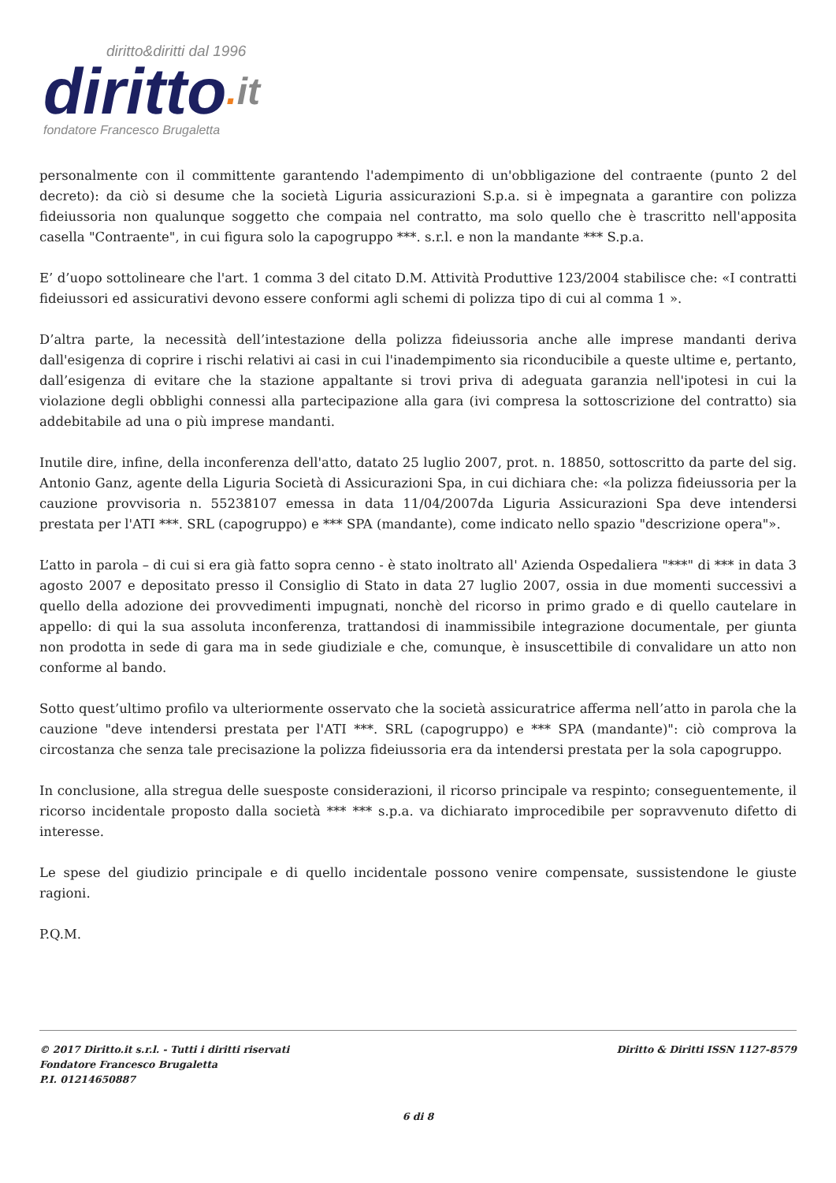diritto&diritti dal 1996
diritto. it
fondatore Francesco Brugaletta
personalmente con il committente garantendo l'adempimento di un'obbligazione del contraente (punto 2 del decreto): da ciò si desume che la società Liguria assicurazioni S.p.a. si è impegnata a garantire con polizza fideiussoria non qualunque soggetto che compaia nel contratto, ma solo quello che è trascritto nell'apposita casella "Contraente", in cui figura solo la capogruppo ***. s.r.l. e non la mandante *** S.p.a.
E’ d’uopo sottolineare che l'art. 1 comma 3 del citato D.M. Attività Produttive 123/2004 stabilisce che: «I contratti fideiussori ed assicurativi devono essere conformi agli schemi di polizza tipo di cui al comma 1 ».
D’altra parte, la necessità dell’intestazione della polizza fideiussoria anche alle imprese mandanti deriva dall'esigenza di coprire i rischi relativi ai casi in cui l'inadempimento sia riconducibile a queste ultime e, pertanto, dall’esigenza di evitare che la stazione appaltante si trovi priva di adeguata garanzia nell'ipotesi in cui la violazione degli obblighi connessi alla partecipazione alla gara (ivi compresa la sottoscrizione del contratto) sia addebitabile ad una o più imprese mandanti.
Inutile dire, infine, della inconferenza dell'atto, datato 25 luglio 2007, prot. n. 18850, sottoscritto da parte del sig. Antonio Ganz, agente della Liguria Società di Assicurazioni Spa, in cui dichiara che: «la polizza fideiussoria per la cauzione provvisoria n. 55238107 emessa in data 11/04/2007da Liguria Assicurazioni Spa deve intendersi prestata per l'ATI ***. SRL (capogruppo) e *** SPA (mandante), come indicato nello spazio "descrizione opera"».
L’atto in parola – di cui si era già fatto sopra cenno - è stato inoltrato all' Azienda Ospedaliera "***" di *** in data 3 agosto 2007 e depositato presso il Consiglio di Stato in data 27 luglio 2007, ossia in due momenti successivi a quello della adozione dei provvedimenti impugnati, nonchè del ricorso in primo grado e di quello cautelare in appello: di qui la sua assoluta inconferenza, trattandosi di inammissibile integrazione documentale, per giunta non prodotta in sede di gara ma in sede giudiziale e che, comunque, è insuscettibile di convalidare un atto non conforme al bando.
Sotto quest’ultimo profilo va ulteriormente osservato che la società assicuratrice afferma nell’atto in parola che la cauzione "deve intendersi prestata per l'ATI ***. SRL (capogruppo) e *** SPA (mandante)": ciò comprova la circostanza che senza tale precisazione la polizza fideiussoria era da intendersi prestata per la sola capogruppo.
In conclusione, alla stregua delle suesposte considerazioni, il ricorso principale va respinto; conseguentemente, il ricorso incidentale proposto dalla società *** *** s.p.a. va dichiarato improcedibile per sopravvenuto difetto di interesse.
Le spese del giudizio principale e di quello incidentale possono venire compensate, sussistendone le giuste ragioni.
P.Q.M.
© 2017 Diritto.it s.r.l. - Tutti i diritti riservati
Fondatore Francesco Brugaletta
P.I. 01214650887
Diritto & Diritti ISSN 1127-8579
6 di 8